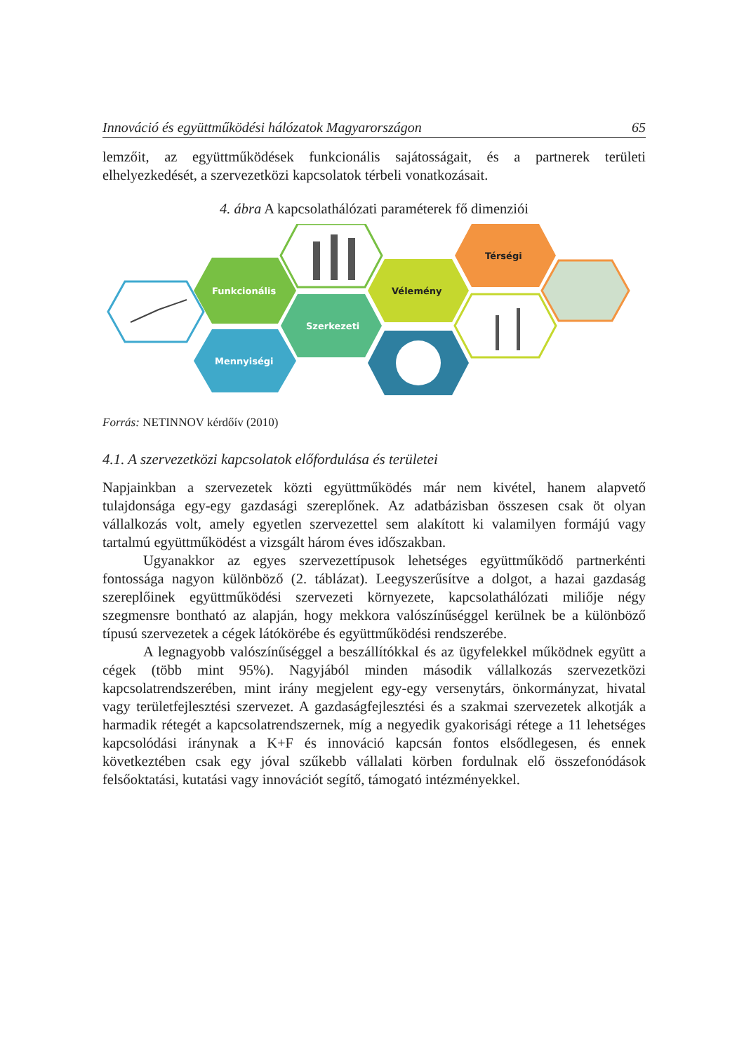Innováció és együttműködési hálózatok Magyarországon 65
lemzőit, az együttműködések funkcionális sajátosságait, és a partnerek területi elhelyezkedését, a szervezetközi kapcsolatok térbeli vonatkozásait.
4. ábra A kapcsolathálózati paraméterek fő dimenziói
Funkcionális
Mennyiségi
Szerkezeti
Vélemény
Térségi
Forrás: NETINNOV kérdőív (2010)
4.1. A szervezetközi kapcsolatok előfordulása és területei
Napjainkban a szervezetek közti együttműködés már nem kivétel, hanem alapvető tulajdonsága egy-egy gazdasági szereplőnek. Az adatbázisban összesen csak öt olyan vállalkozás volt, amely egyetlen szervezettel sem alakított ki valamilyen formájú vagy tartalmú együttműködést a vizsgált három éves időszakban.
Ugyanakkor az egyes szervezettípusok lehetséges együttműködő partnerkénti fontossága nagyon különböző (2. táblázat). Leegyszerűsítve a dolgot, a hazai gazdaság szereplőinek együttműködési szervezeti környezete, kapcsolathálózati miliője négy szegmensre bontható az alapján, hogy mekkora valószínűséggel kerülnek be a különböző típusú szervezetek a cégek látókörébe és együttműködési rendszerébe.
A legnagyobb valószínűséggel a beszállítókkal és az ügyfelekkel működnek együtt a cégek (több mint 95%). Nagyjából minden második vállalkozás szervezetközi kapcsolatrendszerében, mint irány megjelent egy-egy versenytárs, önkormányzat, hivatal vagy területfejlesztési szervezet. A gazdaságfejlesztési és a szakmai szervezetek alkotják a harmadik rétegét a kapcsolatrendszernek, míg a negyedik gyakorisági rétege a 11 lehetséges kapcsolódási iránynak a K+F és innováció kapcsán fontos elsődlegesen, és ennek következtében csak egy jóval szűkebb vállalati körben fordulnak elő összefonódások felsőoktatási, kutatási vagy innovációt segítő, támogató intézményekkel.